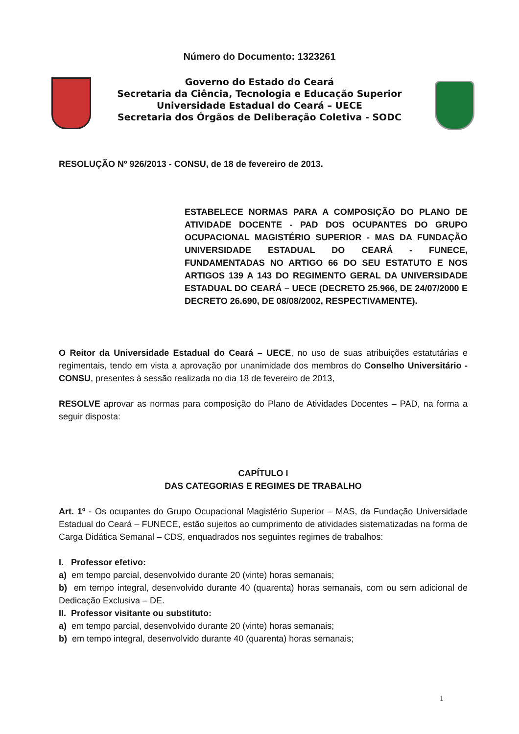Número do Documento: 1323261
Governo do Estado do Ceará
Secretaria da Ciência, Tecnologia e Educação Superior
Universidade Estadual do Ceará – UECE
Secretaria dos Órgãos de Deliberação Coletiva - SODC
RESOLUÇÃO Nº 926/2013 - CONSU, de 18 de fevereiro de 2013.
ESTABELECE NORMAS PARA A COMPOSIÇÃO DO PLANO DE ATIVIDADE DOCENTE - PAD DOS OCUPANTES DO GRUPO OCUPACIONAL MAGISTÉRIO SUPERIOR - MAS DA FUNDAÇÃO UNIVERSIDADE ESTADUAL DO CEARÁ - FUNECE, FUNDAMENTADAS NO ARTIGO 66 DO SEU ESTATUTO E NOS ARTIGOS 139 A 143 DO REGIMENTO GERAL DA UNIVERSIDADE ESTADUAL DO CEARÁ – UECE (DECRETO 25.966, DE 24/07/2000 E DECRETO 26.690, DE 08/08/2002, RESPECTIVAMENTE).
O Reitor da Universidade Estadual do Ceará – UECE, no uso de suas atribuições estatutárias e regimentais, tendo em vista a aprovação por unanimidade dos membros do Conselho Universitário - CONSU, presentes à sessão realizada no dia 18 de fevereiro de 2013,
RESOLVE aprovar as normas para composição do Plano de Atividades Docentes – PAD, na forma a seguir disposta:
CAPÍTULO I
DAS CATEGORIAS E REGIMES DE TRABALHO
Art. 1º - Os ocupantes do Grupo Ocupacional Magistério Superior – MAS, da Fundação Universidade Estadual do Ceará – FUNECE, estão sujeitos ao cumprimento de atividades sistematizadas na forma de Carga Didática Semanal – CDS, enquadrados nos seguintes regimes de trabalhos:
I. Professor efetivo:
a) em tempo parcial, desenvolvido durante 20 (vinte) horas semanais;
b) em tempo integral, desenvolvido durante 40 (quarenta) horas semanais, com ou sem adicional de Dedicação Exclusiva – DE.
II. Professor visitante ou substituto:
a) em tempo parcial, desenvolvido durante 20 (vinte) horas semanais;
b) em tempo integral, desenvolvido durante 40 (quarenta) horas semanais;
1